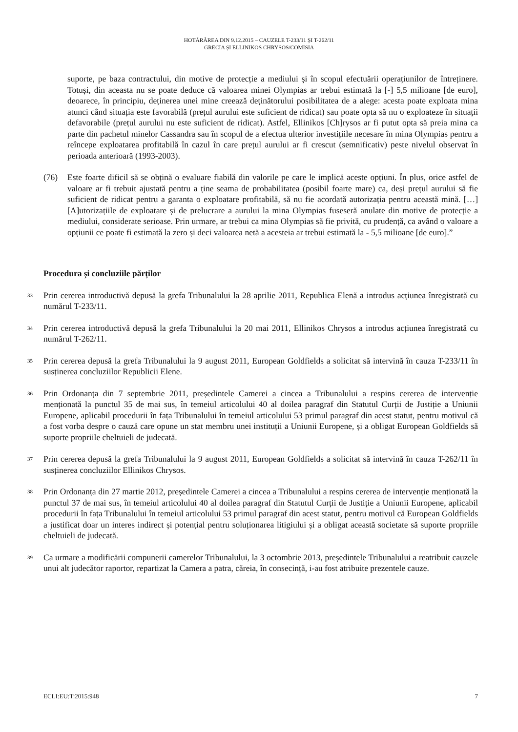HOTĂRÂREA DIN 9.12.2015 – CAUZELE T-233/11 ȘI T-262/11
GRECIA ȘI ELLINIKOS CHRYSOS/COMISIA
suporte, pe baza contractului, din motive de protecție a mediului și în scopul efectuării operațiunilor de întreținere. Totuși, din aceasta nu se poate deduce că valoarea minei Olympias ar trebui estimată la [-] 5,5 milioane [de euro], deoarece, în principiu, deținerea unei mine creează deținătorului posibilitatea de a alege: acesta poate exploata mina atunci când situația este favorabilă (prețul aurului este suficient de ridicat) sau poate opta să nu o exploateze în situații defavorabile (prețul aurului nu este suficient de ridicat). Astfel, Ellinikos [Ch]rysos ar fi putut opta să preia mina ca parte din pachetul minelor Cassandra sau în scopul de a efectua ulterior investițiile necesare în mina Olympias pentru a reîncepe exploatarea profitabilă în cazul în care prețul aurului ar fi crescut (semnificativ) peste nivelul observat în perioada anterioară (1993-2003).
(76) Este foarte dificil să se obțină o evaluare fiabilă din valorile pe care le implică aceste opțiuni. În plus, orice astfel de valoare ar fi trebuit ajustată pentru a ține seama de probabilitatea (posibil foarte mare) ca, deși prețul aurului să fie suficient de ridicat pentru a garanta o exploatare profitabilă, să nu fie acordată autorizația pentru această mină. […] [A]utorizațiile de exploatare și de prelucrare a aurului la mina Olympias fuseseră anulate din motive de protecție a mediului, considerate serioase. Prin urmare, ar trebui ca mina Olympias să fie privită, cu prudență, ca având o valoare a opțiunii ce poate fi estimată la zero și deci valoarea netă a acesteia ar trebui estimată la - 5,5 milioane [de euro].”
Procedura și concluziile părților
33
Prin cererea introductivă depusă la grefa Tribunalului la 28 aprilie 2011, Republica Elenă a introdus acțiunea înregistrată cu numărul T-233/11.
34
Prin cererea introductivă depusă la grefa Tribunalului la 20 mai 2011, Ellinikos Chrysos a introdus acțiunea înregistrată cu numărul T-262/11.
35
Prin cererea depusă la grefa Tribunalului la 9 august 2011, European Goldfields a solicitat să intervină în cauza T-233/11 în susținerea concluziilor Republicii Elene.
36
Prin Ordonanța din 7 septembrie 2011, președintele Camerei a cincea a Tribunalului a respins cererea de intervenție menționată la punctul 35 de mai sus, în temeiul articolului 40 al doilea paragraf din Statutul Curții de Justiție a Uniunii Europene, aplicabil procedurii în fața Tribunalului în temeiul articolului 53 primul paragraf din acest statut, pentru motivul că a fost vorba despre o cauză care opune un stat membru unei instituții a Uniunii Europene, și a obligat European Goldfields să suporte propriile cheltuieli de judecată.
37
Prin cererea depusă la grefa Tribunalului la 9 august 2011, European Goldfields a solicitat să intervină în cauza T-262/11 în susținerea concluziilor Ellinikos Chrysos.
38
Prin Ordonanța din 27 martie 2012, președintele Camerei a cincea a Tribunalului a respins cererea de intervenție menționată la punctul 37 de mai sus, în temeiul articolului 40 al doilea paragraf din Statutul Curții de Justiție a Uniunii Europene, aplicabil procedurii în fața Tribunalului în temeiul articolului 53 primul paragraf din acest statut, pentru motivul că European Goldfields a justificat doar un interes indirect și potențial pentru soluționarea litigiului și a obligat această societate să suporte propriile cheltuieli de judecată.
39
Ca urmare a modificării compunerii camerelor Tribunalului, la 3 octombrie 2013, președintele Tribunalului a reatribuit cauzele unui alt judecător raportor, repartizat la Camera a patra, căreia, în consecință, i-au fost atribuite prezentele cauze.
ECLI:EU:T:2015:948 7